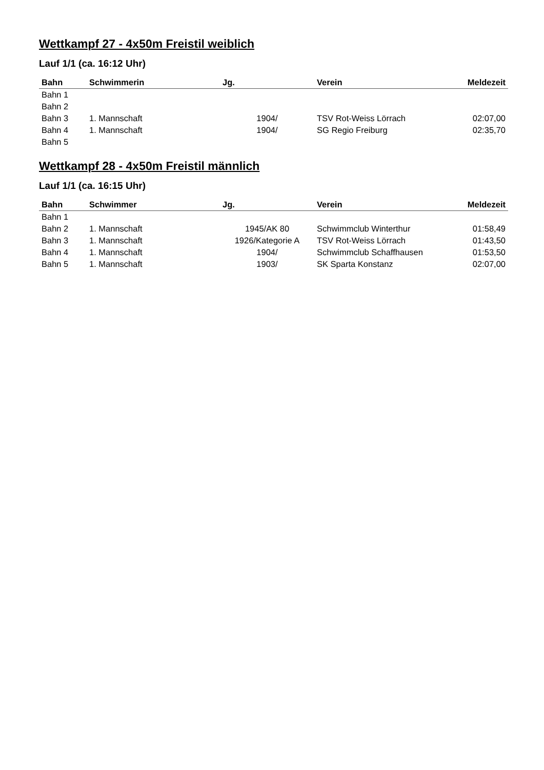Wettkampf 27 - 4x50m Freistil weiblich
Lauf 1/1 (ca. 16:12 Uhr)
| Bahn | Schwimmerin | Jg. | Verein | Meldezeit |
| --- | --- | --- | --- | --- |
| Bahn 1 | | | | |
| Bahn 2 | | | | |
| Bahn 3 | 1. Mannschaft | 1904/ | TSV Rot-Weiss Lörrach | 02:07,00 |
| Bahn 4 | 1. Mannschaft | 1904/ | SG Regio Freiburg | 02:35,70 |
| Bahn 5 | | | | |
Wettkampf 28 - 4x50m Freistil männlich
Lauf 1/1 (ca. 16:15 Uhr)
| Bahn | Schwimmer | Jg. | Verein | Meldezeit |
| --- | --- | --- | --- | --- |
| Bahn 1 | | | | |
| Bahn 2 | 1. Mannschaft | 1945/AK 80 | Schwimmclub Winterthur | 01:58,49 |
| Bahn 3 | 1. Mannschaft | 1926/Kategorie A | TSV Rot-Weiss Lörrach | 01:43,50 |
| Bahn 4 | 1. Mannschaft | 1904/ | Schwimmclub Schaffhausen | 01:53,50 |
| Bahn 5 | 1. Mannschaft | 1903/ | SK Sparta Konstanz | 02:07,00 |